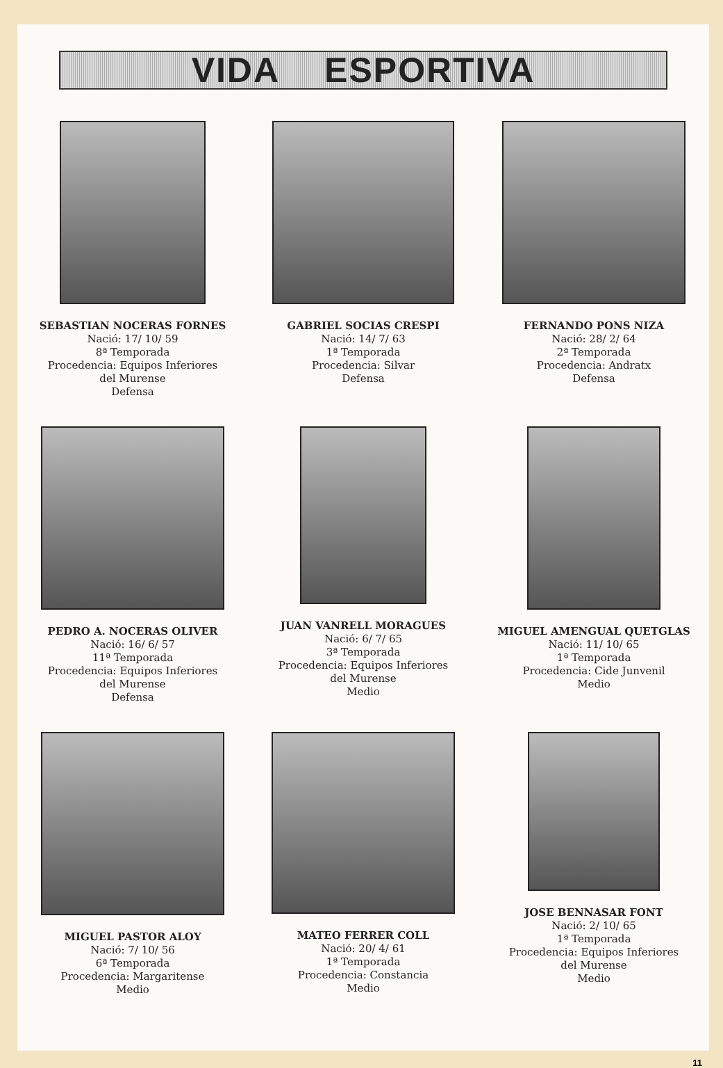VIDA ESPORTIVA
SEBASTIAN NOCERAS FORNES
Nació: 17/ 10/ 59
8ª Temporada
Procedencia: Equipos Inferiores
del Murense
Defensa
GABRIEL SOCIAS CRESPI
Nació: 14/ 7/ 63
1ª Temporada
Procedencia: Silvar
Defensa
FERNANDO PONS NIZA
Nació: 28/ 2/ 64
2ª Temporada
Procedencia: Andratx
Defensa
PEDRO A. NOCERAS OLIVER
Nació: 16/ 6/ 57
11ª Temporada
Procedencia: Equipos Inferiores
del Murense
Defensa
JUAN VANRELL MORAGUES
Nació: 6/ 7/ 65
3ª Temporada
Procedencia: Equipos Inferiores
del Murense
Medio
MIGUEL AMENGUAL QUETGLAS
Nació: 11/ 10/ 65
1ª Temporada
Procedencia: Cide Junvenil
Medio
MIGUEL PASTOR ALOY
Nació: 7/ 10/ 56
6ª Temporada
Procedencia: Margaritense
Medio
MATEO FERRER COLL
Nació: 20/ 4/ 61
1ª Temporada
Procedencia: Constancia
Medio
JOSE BENNASAR FONT
Nació: 2/ 10/ 65
1ª Temporada
Procedencia: Equipos Inferiores
del Murense
Medio
11